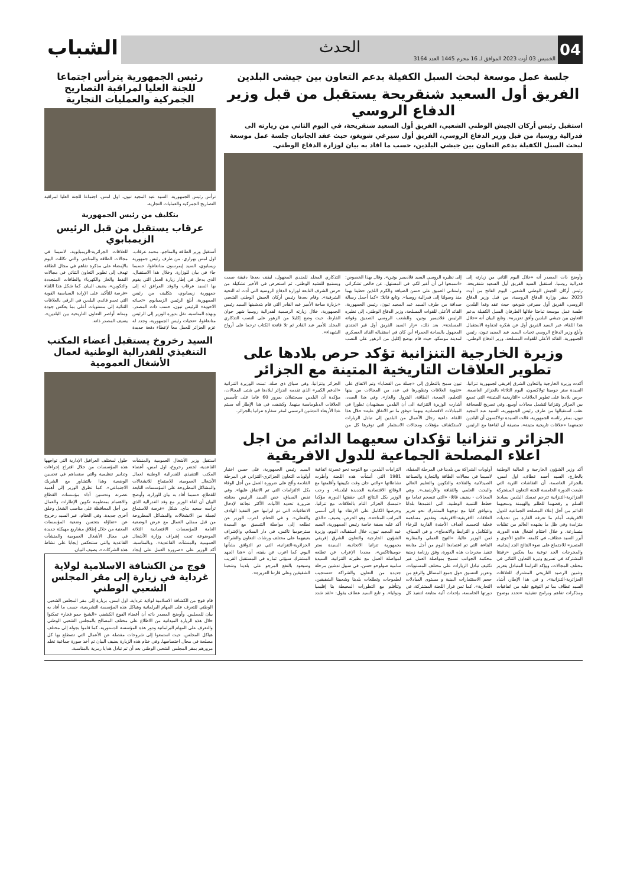04
الحدث
الخميس 03 أوت 2023 الموافق لـ 16 محرم 1445 العدد 3164
الشباب
جلسة عمل موسعة لبحث السبل الكفيلة بدعم التعاون بين جيشي البلدين
الفريق أول السعيد شنقريحة يستقبل من قبل وزير الدفاع الروسي
استقبل رئيس أركان الجيش الوطني الشعبي، الفريق أول السعيد شنقريحة، في اليوم الثاني من زيارته الى فدرالية روسيا، من قبل وزير الدفاع الروسي، الفريق أول سيرغي شويغو، حيث عقد الجانبان جلسة عمل موسعة لبحث السبل الكفيلة بدعم التعاون بين جيشي البلدين، حسب ما افاد به بيان لوزارة الدفاع الوطني.
وأوضح ذات المصدر أنه «خلال اليوم الثاني من زيارته إلى فدرالية روسيا، استقبل السيد الفريق أول السعيد شنقريحة، رئيس أركان الجيش الوطني الشعبي، اليوم الفاتح من أوت 2023 بمقر وزارة الدفاع الروسية، من قبل وزير الدفاع الروسي، الفريق أول سيرغي شويغو، حيث عقد وفدا البلدين جلسة عمل موسعة تباحثا خلالها الطرفان السبل الكفيلة بدعم التعاون بين جيشي البلدين وأفق تعزيزه». وتابع البيان أنه «خلال هذا اللقاء، عبر السيد الفريق أول عن شكره لحفاوة الاستقبال وأبلغ وزير الدفاع الروسي تحيات السيد عبد المجيد تبون، رئيس الجمهورية، القائد الأعلى للقوات المسلحة، وزير الدفاع الوطني، إلى نظيره الروسي السيد فلاديمير بوتين». وقال بهذا الخصوص: «اسمحوا لي أن أعبر لكم، في المستهل، عن خالص تشكراتي وامتناني العميق على حسن الضيافة والكرم اللذين حظينا بهما منذ وصولنا إلى فدرالية روسيا». وتابع قائلا: «كما أحمل رسالة صداقة من طرف السيد عبد المجيد تبون، رئيس الجمهورية، القائد الأعلى للقوات المسلحة، وزير الدفاع الوطني، إلى نظيره الرئيس فلاديمير بوتين، وللشعب الروسي الصديق وقواته المسلحة». بعد ذلك، «زار السيد الفريق أول قبر الجندي المجهول بالساحة الحمراء أين كان في استقباله القائد العسكري لمدينة موسكو، حيث قام بوضع إكليل من الزهور على النصب التذكاري المخلد للجندي المجهول، ليقف بعدها دقيقة صمت ويستمع للنشيد الوطني، ثم استعرض في الأخير تشكيلة من حرس الشرف التابعة لوزارة الدفاع الروسية التي أدت له التحية الشرفية». وقام بعدها رئيس أركان الجيش الوطني الشعبي «بزيارة ساحة الأمير عبد القادر التي قام بتدشينها السيد رئيس الجمهورية، خلال زيارته الرسمية لفدرالية روسيا شهر جوان الفارط، حيث وضع إكليلا من الزهور على النصب التذكاري المخلد للأمير عبد القادر ثم تلا فاتحة الكتاب ترحما على أرواح الشهداء».
وزيرة الخارجية التنزانية تؤكد حرص بلادها على تطوير العلاقات التاريخية المتينة مع الجزائر
أكدت وزيرة الخارجية والتعاون الشرق إفريقي لجمهورية تنزانيا، السيدة ستر جومينا تولاكسون، اليوم الثلاثاء بالجزائر العاصمة، حرص بلادها على تطوير العلاقات «التاريخية المتينة» التي تجمع بين الجزائر وتنزانيا لتشمل مجالات أوسع. وفي تصريح للصحافة عقب استقبالها من طرف رئيس الجمهورية، السيد عبد المجيد تبون، بمقر رئاسة الجمهورية، قالت السيدة تولاكسون أن البلدين تجمعهما «علاقات تاريخية متينة»، مضيفة أن لقاءها مع الرئيس تبون سمح بالتطرق إلى «جملة من القضايا» وتم الاتفاق على «تقوية العلاقات وتطويرها في عدد من المجالات من بينها التعليم، الصحة، الطاقة، البترول والغاز». وفي هذا الصدد، أشارت الوزيرة التنزانية الى أن البلدين سيشهدان تطورا في المبادلات الاقتصادية بينهما «وفق ما تم الاتفاق عليه» خلال هذا اللقاء، داعية رجال الأعمال من البلدين إلى تبادل الزيارات لاستكشاف مؤهلات ومجالات الاستثمار التي توفرها كل من الجزائر وتنزانيا. وفي سياق ذي صلة، ثمنت الوزيرة التنزانية «الدعم الكبير» الذي تقدمه الجزائر لبلادها في شتى المجالات، مؤكدة أن البلدين سيحتفلان بمرور 60 عاما على تأسيس العلاقات الدبلوماسية بينهما. وكشفت في هذا الإطار أنه سيتم غدا الأربعاء التدشين الرسمي لمقر سفارة تنزانيا بالجزائر.
الجزائر و تنزانيا تؤكدان سعيهما الدائم من اجل اعلاء المصلحة الجماعية للدول الافريقية
أكد وزير الشؤون الخارجية و الجالية الوطنية بالخارج، السيد أحمد عطاف، اول امس، بالجزائر العاصمة، أن النقاشات الثرية التي طبعت الدورة الخامسة للجنة التعاون المشتركة الجزائرية-التنزانية تترجم تمسك البلدين بمبادئ السلم و رفضهما للظلم والهيمنة وسعيهما الدائم من أجل إعلاء المصلحة الجماعية للدول الافريقية، أمام ما تعرفه القارة من تحديات متزايدة وفي ظل ما يشهده العالم من تقلبات متسارعة. و خلال اختتام اشغال هذه الدورة، أبرز السيد عطاف، في كلمته، «الجو الأخوي و المتميز» للاجتماع على ضوء النتائج الجد إيجابية، والمخرجات الجد نوعية بما يعكس «رغبتنا المشتركة في تسريع وتيرة التعاون الثنائي في مختلف المجالات، ويؤكد التزامنا المتبادل بتعزيز وتثمين الرصيد التاريخي المشترك للعلاقات الجزائرية-التنزانية». و في هذا الإطار، أشاد السيد عطاف بما تم التوقيع عليه من اتفاقيات ومذكرات تفاهم وبرامج تنفيذية «تحدد بوضوح أولويات الشراكة بين بلدينا في المرحلة المقبلة، لاسيما في مجالات الطاقة والتجارة والصناعة الصيدلانية والفلاحة والتكوين والتعليم العالي والبحث العلمي والثقافة والأرشيف». وهي المجالات - يضيف قائلا- «التي تنسجم تماما مع خطط التنمية الوطنية، التي اعتمدها بلدانا وتتوافق كليا مع توجهنا المشترك نحو تعزيز العلاقات الافريقية-الافريقية، وتقديم مساهمة فعلية لتجسيد أهداف الأجندة القارية للرخاء والتكامل و الترابط والاندماج». و في السياق، ثمن الوزير عاليا، «النهج العملي والمقاربة البناءة، التي تم اعتمادها اليوم من أجل متابعة تنفيذ مخرجات هذه الدورة، وفق رزنامة زمنية محكمة الجوانب تسمح بمواصلة العمل عبر تكثيف تبادل الزيارات على مختلف المستويات، وتعزيز التنسيق حول جميع المسائل والرفع من حجم الاستثمارات البينية و مستوى المبادلات التجارية». كما ثمن قرار اللجنة المشتركة، في دورتها الخامسة، بإحداث آلية متابعة لتنفيذ كل التزامات البلدين، مع التوجه نحو عصرنة اتفاقية 1981 التي أنشأت هذه اللجنة وأطرت نشاطاتها «والتي حان وقت تكييفها وأقلمتها مع الوقائع الاقتصادية الجديدة لبلدينا». و رحب الوزير بكل النتائج التي حققتها الدورة، مؤكدا «تمسك الجزائر التام بالعلاقات مع تنزانيا، وحرصها الكامل على الارتقاء بها إلى أسمى المراتب المتاحة». وهو الحرص، يضيف، «الذي أكد عليه بصفة خاصة رئيس الجمهورية، السيد عبد المجيد تبون، خلال استقباله، اليوم، وزيرة الشؤون الخارجية والتعاون الشرق إفريقي بجمهورية تنزانيا الاتحادية، السيدة ستر جوميناتاكس»، مجددا الإعراب عن تطلعه لمواصلة العمل مع نظيرته التنزانية، السيدة سامية صولوحو حسن، في سبيل تدشين مرحلة جديدة من التعاون والشراكة «تستجيب لطموحات وتطلعات بلدينا وشعبينا الشقيقين، وتتأقلم مع التطورات المحيطة بنا إقليميا ودوليا». و تابع السيد عطاف يقول: «لقد شدد السيد رئيس الجمهورية، على حسن اختيار أولويات التعاون الجزائري-التنزاني في المرحلة القادمة وألح على ضرورة العمل من أجل الوفاء بكل الالتزامات التي تم الاتفاق عليها». وفي نفس السياق، خص السيد الرئيس بعنايته ضرورة تحديد الآليات الأكثر نجاعة لإدخال الاتفاقيات التي تم ابرامها حيز التنفيذ الهادف والفعلي». و في الختام، اعرب الوزير عن تطلعه إلى مواصلة التنسيق مع السيدة سترجوميا تاكس، في دار السلام، والإشراف بعينيهما على مختلف ورشات التعاون والشراكة الجزائرية-التنزانية، التي تم التوافق بشأنها اليوم. كما اعرب عن يقينه، أن «هذا الجهد المشترك سيؤتي ثماره في المستقبل القريب وسيعود بالنفع المرجو على بلدينا وشعبنا الشقيقين وعلى قارتنا العزيزة».
رئيس الجمهورية يترأس اجتماعا للجنة العليا لمراقبة التصاريح الجمركية والعمليات التجارية
ترأس رئيس الجمهورية، السيد عبد المجيد تبون، اول امس، اجتماعا للجنة العليا لمراقبة التصاريح الجمركية والعمليات التجارية.
بتكليف من رئيس الجمهورية
عرقاب يستقبل من قبل الرئيس الزيمبابوي
أستقبل وزير الطاقة والمناجم، محمد عرقاب، اول امس بهراري، من طرف رئيس جمهورية زيمبابوي، السيد إيمرسون منانغاغوا، حسبما جاء في بيان للوزارة. وخلال هذا الاستقبال، الذي يدخل في إطار زيارة العمل التي يقوم بها السيد عرقاب والوفد المرافق له إلى جمهورية زيمبابوي، بتكليف من رئيس الجمهورية، أبلغ الرئيس الزيمبابوي «تحياته الاخوية» للرئيس تبون، حسب ذات المصدر. وبهذه المناسبة، نقل بدوره الوزير إلى الرئيس منانغاغوا، «تحيات رئيس الجمهورية، وجدد له عزم الجزائر للعمل معا لإعطاء دفعة جديدة للعلاقات الجزائرية-الزيمبابوية، لاسيما في مجالات الطاقة والمناجم، والتي تكللت اليوم بالإمضاء على مذكرة تفاهم في مجال الطاقة تهدف إلى تطوير التعاون الثنائي في مجالات النفط والغاز والكهرباء والطاقات المتجددة والتكوين»، يضيف البيان. كما شكل هذا اللقاء «فرصة للتأكيد على الإرادة السياسية القوية التي تحدو قائدي البلدين في الرقي بالعلاقات الثنائية إلى مستويات أعلى بما يعكس جودة ومتانة أواصر التعاون التاريخية بين البلدين»، يضيف المصدر ذاته.
السيد رخروخ يستقبل أعضاء المكتب التنفيذي للفدرالية الوطنية لعمال الأشغال العمومية
استقبل وزير الأشغال العمومية والمنشآت القاعدية، لخضر رخروخ، اول امس، أعضاء المكتب التنفيذي للفدرالية الوطنية لعمال الأشغال العمومية، للاستماع للانشغالات والمشاكل المطروحة على المؤسسات التابعة للقطاع، حسبما أفاد به بيان للوزارة. وأوضح البيان أن لقاء الوزير مع وفد الفدرالية الذي ترأسه سعيد بناي، شكل «فرصة للاستماع لجملة من الانشغالات والمشاكل المطروحة من قبل ممثلي العمال مع عرض الوضعية العامة للمؤسسات الاقتصادية الثلاثة الموضوعة تحت إشراف وزارة الأشغال العمومية والمنشآت القاعدية». وبالمناسبة، أكد الوزير على «ضرورة العمل على إيجاد حلول لمختلف العراقيل الإدارية التي تواجهها هذه المؤسسات من خلال اقتراح إجراءات وتدابير تنظيمية والتي ستساهم في تحسين الوضعية وهذا بالتشاور مع الشريك الاجتماعي». كما تطرق الوزير إلى أهمية عصرنة وتحسين أداء مؤسسات القطاع والاهتمام بمنظومة تكوين الإطارات والعمال من أجل المحافظة على مناصب الشغل وخلق أخرى جديدة. وفي الختام، عبر السيد رخروخ عن «تفاؤله بتحسن وضعية المؤسسات المعنية من خلال إطلاق مشاريع مهيكلة جديدة في مجال الأشغال العمومية والمنشآت القاعدية والتي ستنعكس إيجابا على نشاط هذه الشركات»، يضيف البيان.
فوج من الكشافة الاسلامية لولاية غرداية في زيارة إلى مقر المجلس الشعبي الوطني
قام فوج من الكشافة الاسلامية لولاية غرداية، اول امس، بزيارة إلى مقر المجلس الشعبي الوطني للتعرف على المهام البرلمانية وهياكل هذه المؤسسة التشريعية، حسب ما أفاد به بيان للمجلس. وأوضح المصدر ذاته أن أعضاء الفوج الكشفي «الشيخ حمو فخار» تمكنوا خلال هذه الزيارة الميدانية من الاطلاع على مختلف المصالح بالمجلس الشعبي الوطني والتعرف على المهام البرلمانية ودور هذه المؤسسة الدستورية. كما قاموا بجولة إلى مختلف هياكل المجلس، حيث استمعوا إلى شروحات مفصلة عن الأعمال التي تضطلع بها كل مصلحة في مجال اختصاصها. وفي ختام هذه الزيارة يضيف البيان تم أخذ صورة جماعية تخلد مرورهم بمقر المجلس الشعبي الوطني بعد أن تم تبادل هدايا رمزية بالمناسبة.